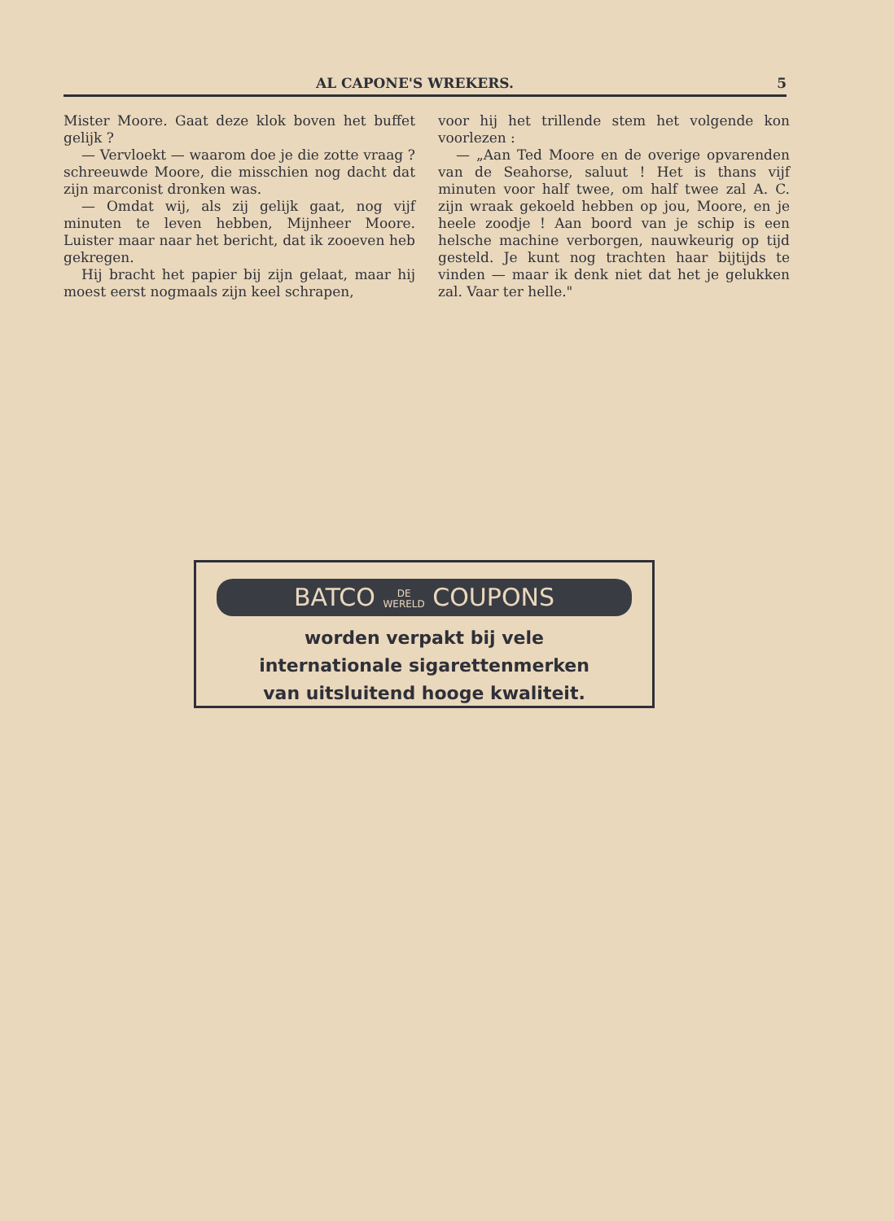AL CAPONE'S WREKERS. 5
Mister Moore. Gaat deze klok boven het buffet gelijk ?
— Vervloekt — waarom doe je die zotte vraag ? schreeuwde Moore, die misschien nog dacht dat zijn marconist dronken was.
— Omdat wij, als zij gelijk gaat, nog vijf minuten te leven hebben, Mijnheer Moore. Luister maar naar het bericht, dat ik zooeven heb gekregen.
Hij bracht het papier bij zijn gelaat, maar hij moest eerst nogmaals zijn keel schrapen,
voor hij het trillende stem het volgende kon voorlezen :
— „Aan Ted Moore en de overige opvarenden van de Seahorse, saluut ! Het is thans vijf minuten voor half twee, om half twee zal A. C. zijn wraak gekoeld hebben op jou, Moore, en je heele zoodje ! Aan boord van je schip is een helsche machine verborgen, nauwkeurig op tijd gesteld. Je kunt nog trachten haar bijtijds te vinden — maar ik denk niet dat het je gelukken zal. Vaar ter helle."
BATCO DE
WERELD COUPONS
worden verpakt bij vele
internationale sigarettenmerken
van uitsluitend hooge kwaliteit.